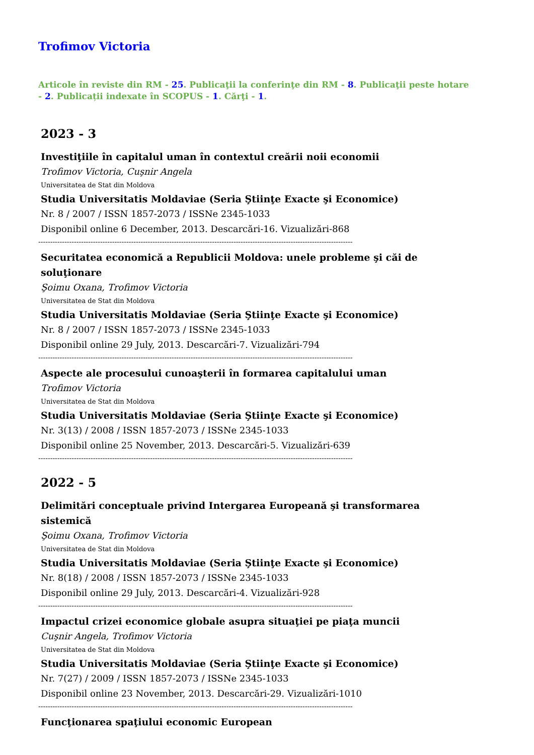Trofimov Victoria
Articole în reviste din RM - 25. Publicaţii la conferinţe din RM - 8. Publicaţii peste hotare - 2. Publicații indexate în SCOPUS - 1. Cărţi - 1.
2023 - 3
Investiţiile în capitalul uman în contextul creării noii economii
Trofimov Victoria, Cuşnir Angela
Universitatea de Stat din Moldova
Studia Universitatis Moldaviae (Seria Ştiinţe Exacte şi Economice)
Nr. 8 / 2007 / ISSN 1857-2073 / ISSNe 2345-1033
Disponibil online 6 December, 2013. Descarcări-16. Vizualizări-868
------------------------------------------------------------------------------------------------------------------------------------
Securitatea economică a Republicii Moldova: unele probleme şi căi de soluţionare
Şoimu Oxana, Trofimov Victoria
Universitatea de Stat din Moldova
Studia Universitatis Moldaviae (Seria Ştiinţe Exacte şi Economice)
Nr. 8 / 2007 / ISSN 1857-2073 / ISSNe 2345-1033
Disponibil online 29 July, 2013. Descarcări-7. Vizualizări-794
------------------------------------------------------------------------------------------------------------------------------------
Aspecte ale procesului cunoaşterii în formarea capitalului uman
Trofimov Victoria
Universitatea de Stat din Moldova
Studia Universitatis Moldaviae (Seria Ştiinţe Exacte şi Economice)
Nr. 3(13) / 2008 / ISSN 1857-2073 / ISSNe 2345-1033
Disponibil online 25 November, 2013. Descarcări-5. Vizualizări-639
------------------------------------------------------------------------------------------------------------------------------------
2022 - 5
Delimitări conceptuale privind Intergarea Europeană şi transformarea sistemică
Şoimu Oxana, Trofimov Victoria
Universitatea de Stat din Moldova
Studia Universitatis Moldaviae (Seria Ştiinţe Exacte şi Economice)
Nr. 8(18) / 2008 / ISSN 1857-2073 / ISSNe 2345-1033
Disponibil online 29 July, 2013. Descarcări-4. Vizualizări-928
------------------------------------------------------------------------------------------------------------------------------------
Impactul crizei economice globale asupra situaţiei pe piaţa muncii
Cuşnir Angela, Trofimov Victoria
Universitatea de Stat din Moldova
Studia Universitatis Moldaviae (Seria Ştiinţe Exacte şi Economice)
Nr. 7(27) / 2009 / ISSN 1857-2073 / ISSNe 2345-1033
Disponibil online 23 November, 2013. Descarcări-29. Vizualizări-1010
------------------------------------------------------------------------------------------------------------------------------------
Funcţionarea spaţiului economic European